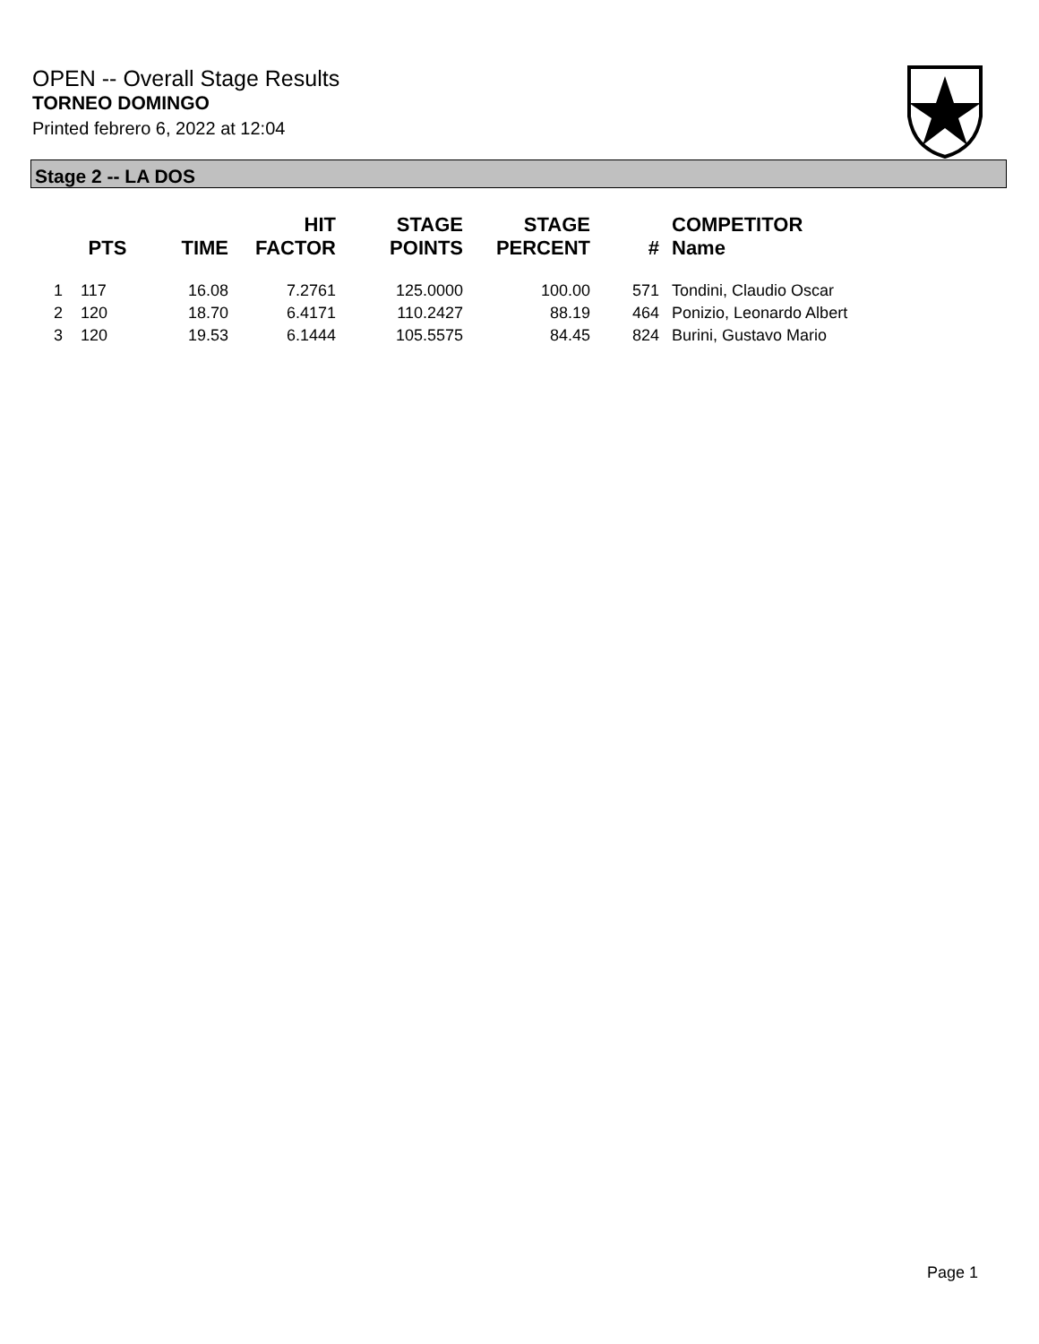OPEN -- Overall Stage Results
TORNEO DOMINGO
Printed febrero 6, 2022 at 12:04
Stage 2 -- LA DOS
| | PTS | TIME | HIT FACTOR | STAGE POINTS | STAGE PERCENT | # | COMPETITOR Name |
| --- | --- | --- | --- | --- | --- | --- | --- |
| 1 | 117 | 16.08 | 7.2761 | 125.0000 | 100.00 | 571 | Tondini, Claudio Oscar |
| 2 | 120 | 18.70 | 6.4171 | 110.2427 | 88.19 | 464 | Ponizio, Leonardo Albert |
| 3 | 120 | 19.53 | 6.1444 | 105.5575 | 84.45 | 824 | Burini, Gustavo Mario |
Page 1